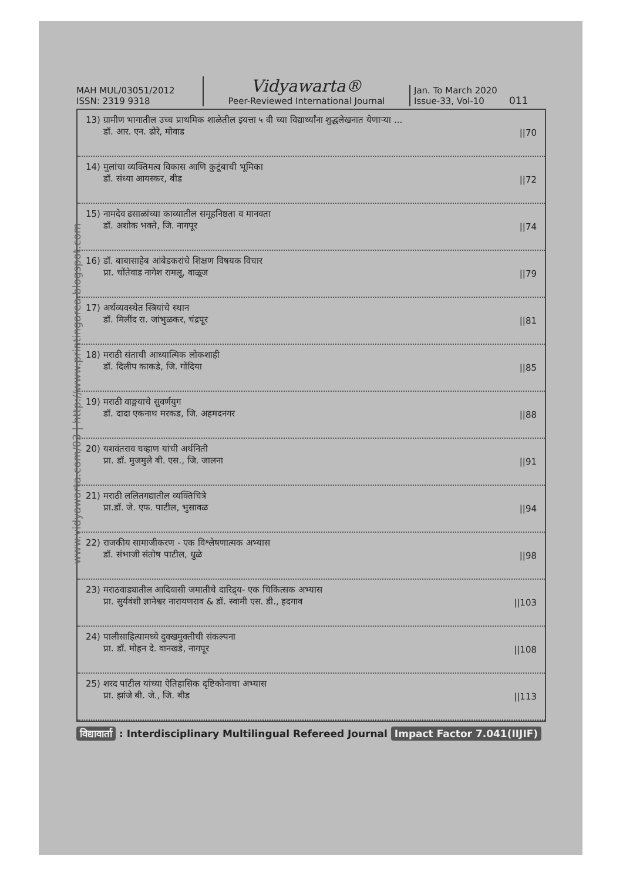www.vidyawarta.com/03 | http://www.printingarea.blogspot.com
MAH MUL/03051/2012
ISSN: 2319 9318
Vidyawarta®
Peer-Reviewed International Journal
Jan. To March 2020
Issue-33, Vol-10
011
13) ग्रामीण भागातील उच्च प्राथमिक शाळेतील इयत्ता ५ वी च्या विद्यार्थ्यांना शुद्धलेखनात येणाऱ्या ...
डॉ. आर. एन. ढोरे, मोवाड
||70
14) मुलांचा व्यक्तिमत्व विकास आणि कुटूंबाची भूमिका
डॉ. संध्या आयस्कर, बीड
||72
15) नामदेव ढसाळांच्या काव्यातील समूहनिष्ठता व मानवता
डॉ. अशोक भक्ते, जि. नागपूर
||74
16) डॉ. बाबासाहेब आंबेडकरांचे शिक्षण विषयक विचार
प्रा. चोंतेवाड नागेश रामलू, वाळूज
||79
17) अर्थव्यवस्थेत स्त्रियांचे स्थान
डॉ. मिलींद रा. जांभुळकर, चंद्रपूर
||81
18) मराठी संताची आध्यात्मिक लोकशाही
डॉ. दिलीप काकडे, जि. गोंदिया
||85
19) मराठी वाङ्मयाचे सुवर्णयुग
डॉ. दादा एकनाथ मरकड, जि. अहमदनगर
||88
20) यशवंतराव चव्हाण यांची अर्थनिती
प्रा. डॉ. मुजमुले बी. एस., जि. जालना
||91
21) मराठी ललितगद्यातील व्यक्तिचित्रे
प्रा.डॉ. जे. एफ. पाटील, भुसावळ
||94
22) राजकीय सामाजीकरण - एक विश्लेषणात्मक अभ्यास
डॉ. संभाजी संतोष पाटील, धुळे
||98
23) मराठवाड्यातील आदिवासी जमातीचे दारिद्र्य- एक चिकित्सक अभ्यास
प्रा. सुर्यवंशी ज्ञानेश्वर नारायणराव & डॉ. स्वामी एस. डी., हदगाव
||103
24) पालीसाहित्यामध्ये दुक्खमुक्तीची संकल्पना
प्रा. डॉ. मोहन दे. वानखडे, नागपूर
||108
25) शरद पाटील यांच्या ऐतिहासिक दृष्टिकोनाचा अभ्यास
प्रा. झांजे बी. जे., जि. बीड
||113
विद्यावार्ता : Interdisciplinary Multilingual Refereed Journal Impact Factor 7.041(IIJIF)